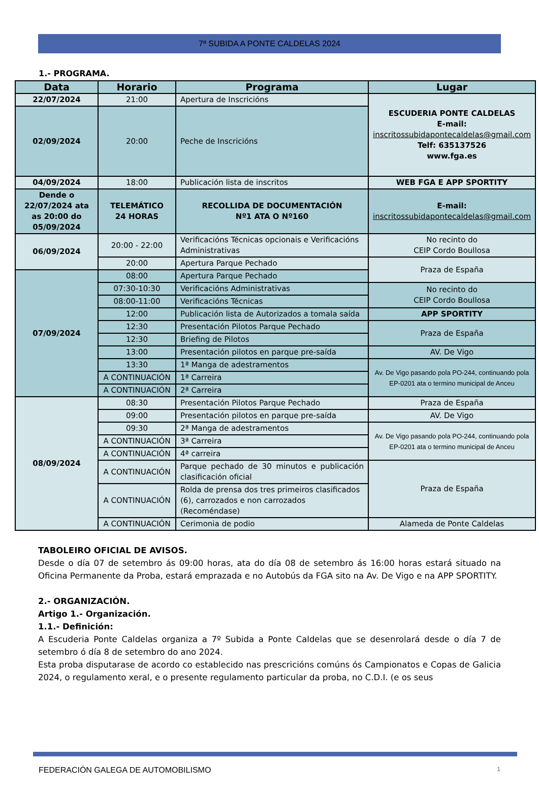7ª SUBIDA A PONTE CALDELAS 2024
1.- PROGRAMA.
| Data | Horario | Programa | Lugar |
| --- | --- | --- | --- |
| 22/07/2024 | 21:00 | Apertura de Inscricións | ESCUDERIA PONTE CALDELAS E-mail: inscritossubidapontecaldelas@gmail.com Telf: 635137526 www.fga.es |
| 02/09/2024 | 20:00 | Peche de Inscricións | |
| 04/09/2024 | 18:00 | Publicación lista de inscritos | WEB FGA E APP SPORTITY |
| Dende o 22/07/2024 ata as 20:00 do 05/09/2024 | TELEMÁTICO 24 HORAS | RECOLLIDA DE DOCUMENTACIÓN Nº1 ATA O Nº160 | E-mail: inscritossubidapontecaldelas@gmail.com |
| 06/09/2024 | 20:00 - 22:00 | Verificacións Técnicas opcionais e Verificacións Administrativas | No recinto do CEIP Cordo Boullosa |
| | 20:00 | Apertura Parque Pechado | Praza de España |
| 07/09/2024 | 08:00 | Apertura Parque Pechado | |
| | 07:30-10:30 | Verificacións Administrativas | No recinto do CEIP Cordo Boullosa |
| | 08:00-11:00 | Verificacións Técnicas | |
| | 12:00 | Publicación lista de Autorizados a tomala saída | APP SPORTITY |
| | 12:30 | Presentación Pilotos Parque Pechado | Praza de España |
| | 12:30 | Briefing de Pilotos | |
| | 13:00 | Presentación pilotos en parque pre-saída | AV. De Vigo |
| | 13:30 | 1ª Manga de adestramentos | Av. De Vigo pasando pola PO-244, continuando pola EP-0201 ata o termino municipal de Anceu |
| | A CONTINUACIÓN | 1ª Carreira | |
| | A CONTINUACIÓN | 2ª Carreira | |
| 08/09/2024 | 08:30 | Presentación Pilotos Parque Pechado | Praza de España |
| | 09:00 | Presentación pilotos en parque pre-saída | AV. De Vigo |
| | 09:30 | 2ª Manga de adestramentos | Av. De Vigo pasando pola PO-244, continuando pola EP-0201 ata o termino municipal de Anceu |
| | A CONTINUACIÓN | 3ª Carreira | |
| | A CONTINUACIÓN | 4ª carreira | |
| | A CONTINUACIÓN | Parque pechado de 30 minutos e publicación clasificación oficial | Praza de España |
| | A CONTINUACIÓN | Rolda de prensa dos tres primeiros clasificados (6), carrozados e non carrozados (Recoméndase) | |
| | A CONTINUACIÓN | Cerimonia de podio | Alameda de Ponte Caldelas |
TABOLEIRO OFICIAL DE AVISOS.
Desde o día 07 de setembro ás 09:00 horas, ata do día 08 de setembro ás 16:00 horas estará situado na Oficina Permanente da Proba, estará emprazada e no Autobús da FGA sito na Av. De Vigo e na APP SPORTITY.
2.- ORGANIZACIÓN.
Artigo 1.- Organización.
1.1.- Definición:
A Escuderia Ponte Caldelas organiza a 7º Subida a Ponte Caldelas que se desenrolará desde o día 7 de setembro ó día 8 de setembro do ano 2024.
Esta proba disputarase de acordo co establecido nas prescricións comúns ós Campionatos e Copas de Galicia 2024, o regulamento xeral, e o presente regulamento particular da proba, no C.D.I. (e os seus
FEDERACIÓN GALEGA DE AUTOMOBILISMO 1